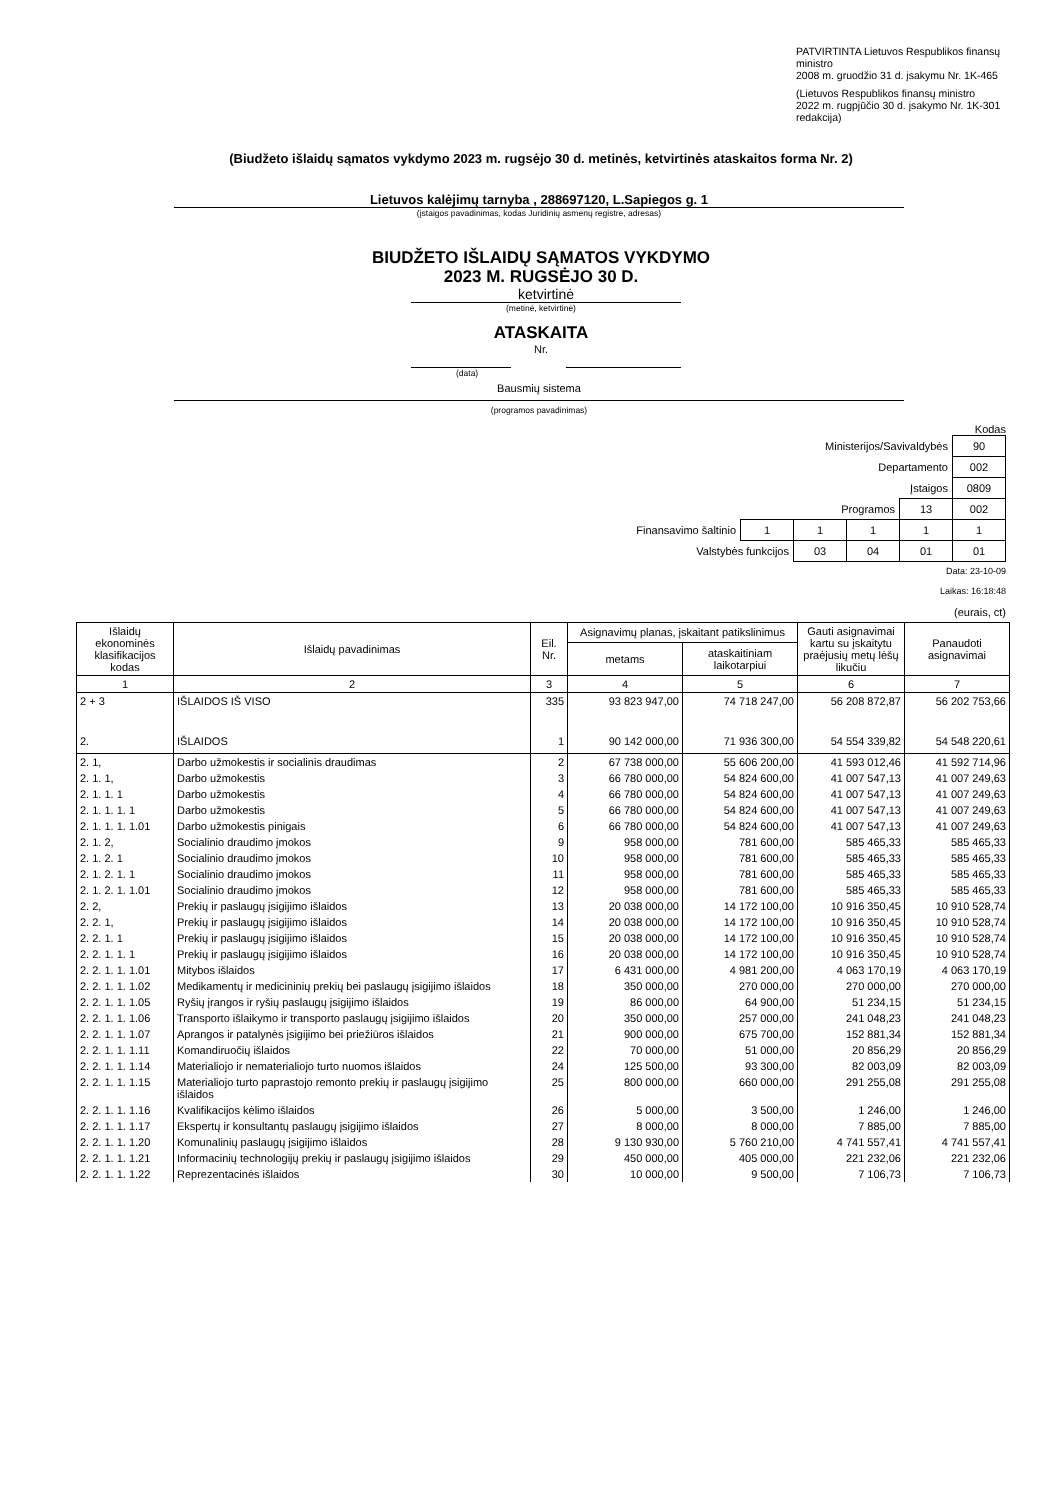PATVIRTINTA Lietuvos Respublikos finansų ministro
2008 m. gruodžio 31 d. įsakymu Nr. 1K-465
(Lietuvos Respublikos finansų ministro
2022 m. rugpjūčio 30 d. įsakymo Nr. 1K-301 redakcija)
(Biudžeto išlaidų sąmatos vykdymo 2023 m. rugsėjo 30 d. metinės, ketvirtinės ataskaitos forma Nr. 2)
Lietuvos kalėjimų tarnyba , 288697120, L.Sapiegos g. 1
(įstaigos pavadinimas, kodas Juridinių asmenų registre, adresas)
BIUDŽETO IŠLAIDŲ SĄMATOS VYKDYMO
2023 M. RUGSĖJO 30 D.
ketvirtinė
(metinė, ketvirtinė)
ATASKAITA
Nr.
(data)
Bausmių sistema
(programos pavadinimas)
Kodas
| Ministerijos/Savivaldybės | | | | | 90 |
| Departamento | | | | | 002 |
| Įstaigos | | | | | 0809 |
| Programos | | | | 13 | 002 |
| Finansavimo šaltinio | 1 | 1 | 1 | 1 | 1 |
| Valstybės funkcijos | | 03 | 04 | 01 | 01 |
Data: 23-10-09
Laikas: 16:18:48
(eurais, ct)
| Išlaidų ekonominės klasifikacijos kodas | Išlaidų pavadinimas | Eil. Nr. | Asignavimų planas, įskaitant patikslinimus | | Gauti asignavimai kartu su įskaitytu praėjusių metų lėšų likučiu | Panaudoti asignavimai |
| --- | --- | --- | --- | --- | --- | --- |
| | | | metams | ataskaitiniam laikotarpiui | | |
| 1 | 2 | 3 | 4 | 5 | 6 | 7 |
| 2 + 3 | IŠLAIDOS IŠ VISO | 335 | 93 823 947,00 | 74 718 247,00 | 56 208 872,87 | 56 202 753,66 |
| 2. | IŠLAIDOS | 1 | 90 142 000,00 | 71 936 300,00 | 54 554 339,82 | 54 548 220,61 |
| 2. 1, | Darbo užmokestis ir socialinis draudimas | 2 | 67 738 000,00 | 55 606 200,00 | 41 593 012,46 | 41 592 714,96 |
| 2. 1. 1, | Darbo užmokestis | 3 | 66 780 000,00 | 54 824 600,00 | 41 007 547,13 | 41 007 249,63 |
| 2. 1. 1. 1 | Darbo užmokestis | 4 | 66 780 000,00 | 54 824 600,00 | 41 007 547,13 | 41 007 249,63 |
| 2. 1. 1. 1. 1 | Darbo užmokestis | 5 | 66 780 000,00 | 54 824 600,00 | 41 007 547,13 | 41 007 249,63 |
| 2. 1. 1. 1. 1.01 | Darbo užmokestis pinigais | 6 | 66 780 000,00 | 54 824 600,00 | 41 007 547,13 | 41 007 249,63 |
| 2. 1. 2, | Socialinio draudimo įmokos | 9 | 958 000,00 | 781 600,00 | 585 465,33 | 585 465,33 |
| 2. 1. 2. 1 | Socialinio draudimo įmokos | 10 | 958 000,00 | 781 600,00 | 585 465,33 | 585 465,33 |
| 2. 1. 2. 1. 1 | Socialinio draudimo įmokos | 11 | 958 000,00 | 781 600,00 | 585 465,33 | 585 465,33 |
| 2. 1. 2. 1. 1.01 | Socialinio draudimo įmokos | 12 | 958 000,00 | 781 600,00 | 585 465,33 | 585 465,33 |
| 2. 2, | Prekių ir paslaugų įsigijimo išlaidos | 13 | 20 038 000,00 | 14 172 100,00 | 10 916 350,45 | 10 910 528,74 |
| 2. 2. 1, | Prekių ir paslaugų įsigijimo išlaidos | 14 | 20 038 000,00 | 14 172 100,00 | 10 916 350,45 | 10 910 528,74 |
| 2. 2. 1. 1 | Prekių ir paslaugų įsigijimo išlaidos | 15 | 20 038 000,00 | 14 172 100,00 | 10 916 350,45 | 10 910 528,74 |
| 2. 2. 1. 1. 1 | Prekių ir paslaugų įsigijimo išlaidos | 16 | 20 038 000,00 | 14 172 100,00 | 10 916 350,45 | 10 910 528,74 |
| 2. 2. 1. 1. 1.01 | Mitybos išlaidos | 17 | 6 431 000,00 | 4 981 200,00 | 4 063 170,19 | 4 063 170,19 |
| 2. 2. 1. 1. 1.02 | Medikamentų ir medicininių prekių bei paslaugų įsigijimo išlaidos | 18 | 350 000,00 | 270 000,00 | 270 000,00 | 270 000,00 |
| 2. 2. 1. 1. 1.05 | Ryšių įrangos ir ryšių paslaugų įsigijimo išlaidos | 19 | 86 000,00 | 64 900,00 | 51 234,15 | 51 234,15 |
| 2. 2. 1. 1. 1.06 | Transporto išlaikymo ir transporto paslaugų įsigijimo išlaidos | 20 | 350 000,00 | 257 000,00 | 241 048,23 | 241 048,23 |
| 2. 2. 1. 1. 1.07 | Aprangos ir patalynės įsigijimo bei priežiūros išlaidos | 21 | 900 000,00 | 675 700,00 | 152 881,34 | 152 881,34 |
| 2. 2. 1. 1. 1.11 | Komandiruočių išlaidos | 22 | 70 000,00 | 51 000,00 | 20 856,29 | 20 856,29 |
| 2. 2. 1. 1. 1.14 | Materialiojo ir nematerialiojo turto nuomos išlaidos | 24 | 125 500,00 | 93 300,00 | 82 003,09 | 82 003,09 |
| 2. 2. 1. 1. 1.15 | Materialiojo turto paprastojo remonto prekių ir paslaugų įsigijimo išlaidos | 25 | 800 000,00 | 660 000,00 | 291 255,08 | 291 255,08 |
| 2. 2. 1. 1. 1.16 | Kvalifikacijos kėlimo išlaidos | 26 | 5 000,00 | 3 500,00 | 1 246,00 | 1 246,00 |
| 2. 2. 1. 1. 1.17 | Ekspertų ir konsultantų paslaugų įsigijimo išlaidos | 27 | 8 000,00 | 8 000,00 | 7 885,00 | 7 885,00 |
| 2. 2. 1. 1. 1.20 | Komunalinių paslaugų įsigijimo išlaidos | 28 | 9 130 930,00 | 5 760 210,00 | 4 741 557,41 | 4 741 557,41 |
| 2. 2. 1. 1. 1.21 | Informacinių technologijų prekių ir paslaugų įsigijimo išlaidos | 29 | 450 000,00 | 405 000,00 | 221 232,06 | 221 232,06 |
| 2. 2. 1. 1. 1.22 | Reprezentacinės išlaidos | 30 | 10 000,00 | 9 500,00 | 7 106,73 | 7 106,73 |